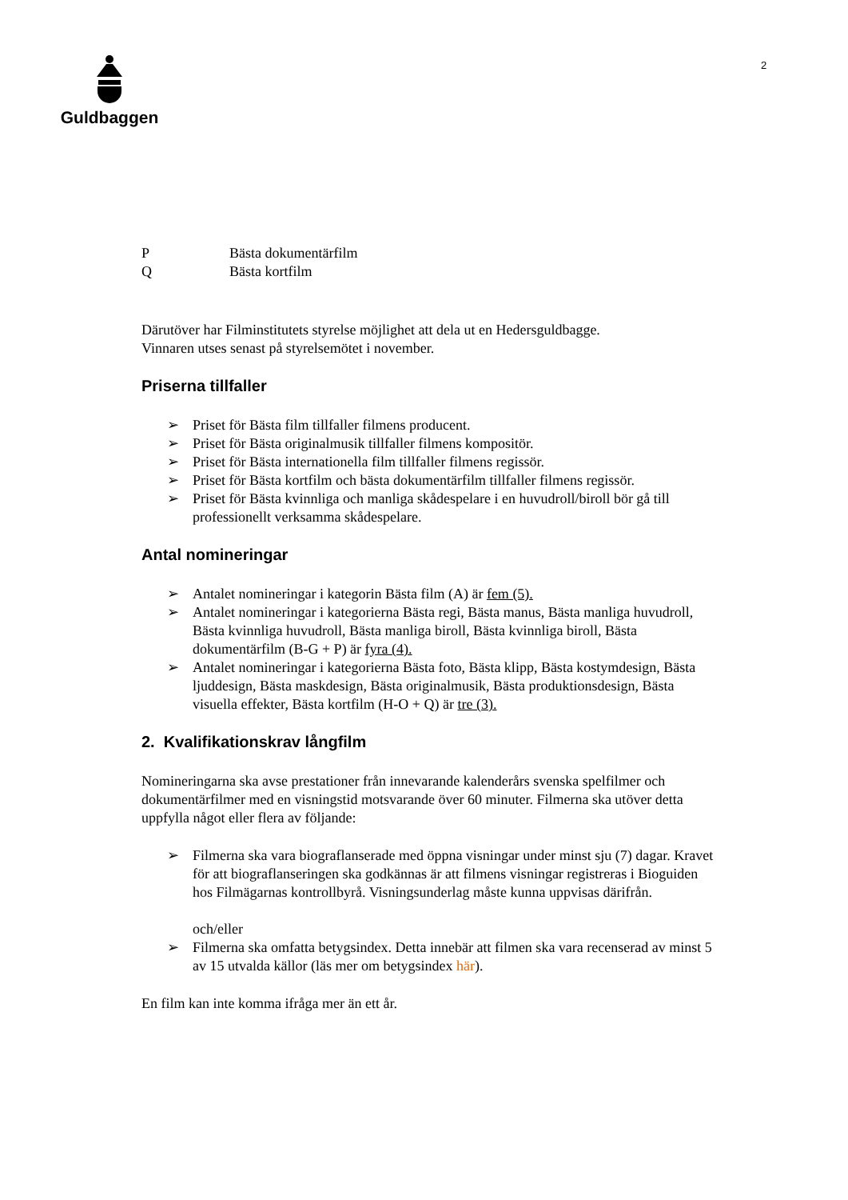Guldbaggen 2
P Bästa dokumentärfilm
Q Bästa kortfilm
Därutöver har Filminstitutets styrelse möjlighet att dela ut en Hedersguldbagge.
Vinnaren utses senast på styrelsemötet i november.
Priserna tillfaller
➢ Priset för Bästa film tillfaller filmens producent.
➢ Priset för Bästa originalmusik tillfaller filmens kompositör.
➢ Priset för Bästa internationella film tillfaller filmens regissör.
➢ Priset för Bästa kortfilm och bästa dokumentärfilm tillfaller filmens regissör.
➢ Priset för Bästa kvinnliga och manliga skådespelare i en huvudroll/biroll bör gå till professionellt verksamma skådespelare.
Antal nomineringar
➢ Antalet nomineringar i kategorin Bästa film (A) är fem (5).
➢ Antalet nomineringar i kategorierna Bästa regi, Bästa manus, Bästa manliga huvudroll, Bästa kvinnliga huvudroll, Bästa manliga biroll, Bästa kvinnliga biroll, Bästa dokumentärfilm (B-G + P) är fyra (4).
➢ Antalet nomineringar i kategorierna Bästa foto, Bästa klipp, Bästa kostymdesign, Bästa ljuddesign, Bästa maskdesign, Bästa originalmusik, Bästa produktionsdesign, Bästa visuella effekter, Bästa kortfilm (H-O + Q) är tre (3).
2. Kvalifikationskrav långfilm
Nomineringarna ska avse prestationer från innevarande kalenderårs svenska spelfilmer och dokumentärfilmer med en visningstid motsvarande över 60 minuter. Filmerna ska utöver detta uppfylla något eller flera av följande:
➢ Filmerna ska vara biograflanserade med öppna visningar under minst sju (7) dagar. Kravet för att biograflanseringen ska godkännas är att filmens visningar registreras i Bioguiden hos Filmägarnas kontrollbyrå. Visningsunderlag måste kunna uppvisas därifrån.
och/eller
➢ Filmerna ska omfatta betygsindex. Detta innebär att filmen ska vara recenserad av minst 5 av 15 utvalda källor (läs mer om betygsindex här).
En film kan inte komma ifråga mer än ett år.